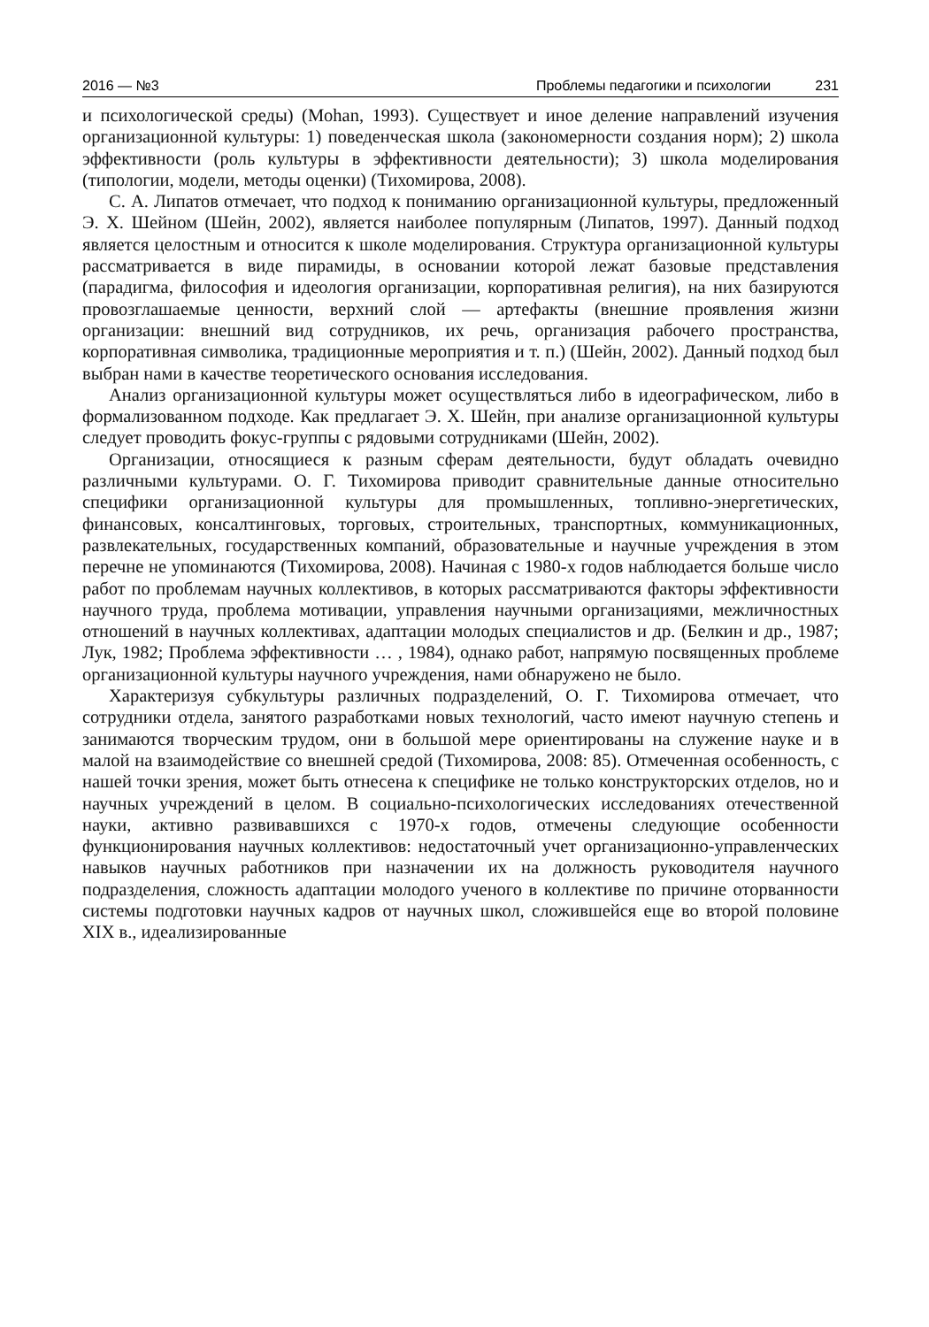2016 — №3 Проблемы педагогики и психологии 231
и психологической среды) (Mohan, 1993). Существует и иное деление направлений изучения организационной культуры: 1) поведенческая школа (закономерности создания норм); 2) школа эффективности (роль культуры в эффективности деятельности); 3) школа моделирования (типологии, модели, методы оценки) (Тихомирова, 2008).
С. А. Липатов отмечает, что подход к пониманию организационной культуры, предложенный Э. Х. Шейном (Шейн, 2002), является наиболее популярным (Липатов, 1997). Данный подход является целостным и относится к школе моделирования. Структура организационной культуры рассматривается в виде пирамиды, в основании которой лежат базовые представления (парадигма, философия и идеология организации, корпоративная религия), на них базируются провозглашаемые ценности, верхний слой — артефакты (внешние проявления жизни организации: внешний вид сотрудников, их речь, организация рабочего пространства, корпоративная символика, традиционные мероприятия и т. п.) (Шейн, 2002). Данный подход был выбран нами в качестве теоретического основания исследования.
Анализ организационной культуры может осуществляться либо в идеографическом, либо в формализованном подходе. Как предлагает Э. Х. Шейн, при анализе организационной культуры следует проводить фокус-группы с рядовыми сотрудниками (Шейн, 2002).
Организации, относящиеся к разным сферам деятельности, будут обладать очевидно различными культурами. О. Г. Тихомирова приводит сравнительные данные относительно специфики организационной культуры для промышленных, топливно-энергетических, финансовых, консалтинговых, торговых, строительных, транспортных, коммуникационных, развлекательных, государственных компаний, образовательные и научные учреждения в этом перечне не упоминаются (Тихомирова, 2008). Начиная с 1980-х годов наблюдается больше число работ по проблемам научных коллективов, в которых рассматриваются факторы эффективности научного труда, проблема мотивации, управления научными организациями, межличностных отношений в научных коллективах, адаптации молодых специалистов и др. (Белкин и др., 1987; Лук, 1982; Проблема эффективности … , 1984), однако работ, напрямую посвященных проблеме организационной культуры научного учреждения, нами обнаружено не было.
Характеризуя субкультуры различных подразделений, О. Г. Тихомирова отмечает, что сотрудники отдела, занятого разработками новых технологий, часто имеют научную степень и занимаются творческим трудом, они в большой мере ориентированы на служение науке и в малой на взаимодействие со внешней средой (Тихомирова, 2008: 85). Отмеченная особенность, с нашей точки зрения, может быть отнесена к специфике не только конструкторских отделов, но и научных учреждений в целом. В социально-психологических исследованиях отечественной науки, активно развивавшихся с 1970-х годов, отмечены следующие особенности функционирования научных коллективов: недостаточный учет организационно-управленческих навыков научных работников при назначении их на должность руководителя научного подразделения, сложность адаптации молодого ученого в коллективе по причине оторванности системы подготовки научных кадров от научных школ, сложившейся еще во второй половине XIX в., идеализированные